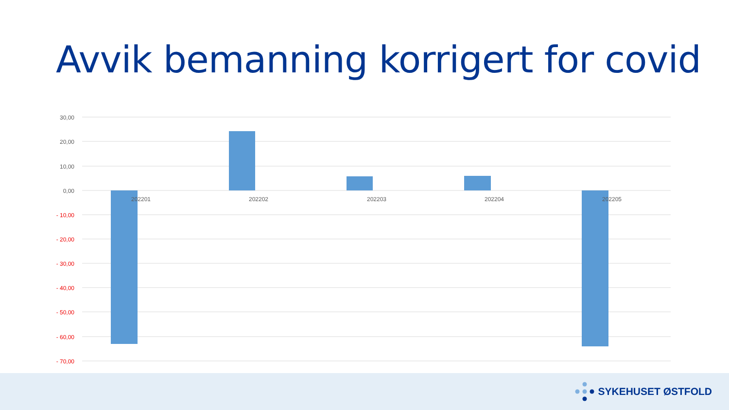Avvik bemanning korrigert for covid
30,00
20,00
10,00
0,00
- 10,00
- 20,00
- 30,00
- 40,00
- 50,00
- 60,00
- 70,00
202201
202202
202203
202204
202205
SYKEHUSET ØSTFOLD